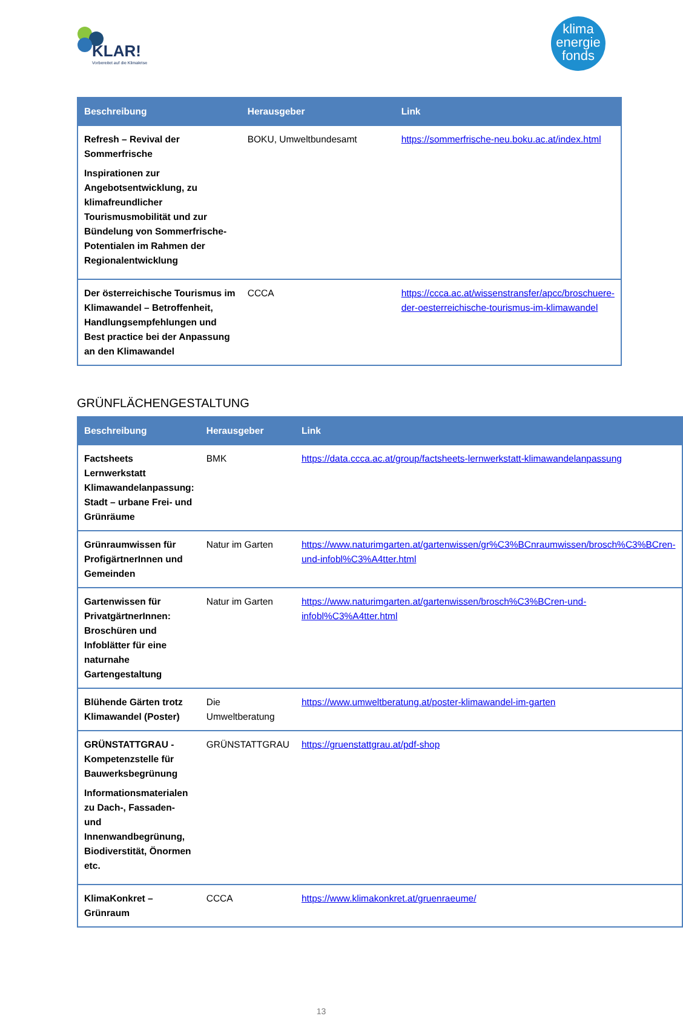KLAR!
Vorbereitet auf die Klimakrise
klima
energie
fonds
| Beschreibung | Herausgeber | Link |
| --- | --- | --- |
| Refresh – Revival der Sommerfrische Inspirationen zur Angebotsentwicklung, zu klimafreundlicher Tourismusmobilität und zur Bündelung von Sommerfrische-Potentialen im Rahmen der Regionalentwicklung | BOKU, Umweltbundesamt | https://sommerfrische-neu.boku.ac.at/index.html |
| Der österreichische Tourismus im Klimawandel – Betroffenheit, Handlungsempfehlungen und Best practice bei der Anpassung an den Klimawandel | CCCA | https://ccca.ac.at/wissenstransfer/apcc/broschuere-der-oesterreichische-tourismus-im-klimawandel |
GRÜNFLÄCHENGESTALTUNG
| Beschreibung | Herausgeber | Link |
| --- | --- | --- |
| Factsheets Lernwerkstatt Klimawandelanpassung: Stadt – urbane Frei- und Grünräume | BMK | https://data.ccca.ac.at/group/factsheets-lernwerkstatt-klimawandelanpassung |
| Grünraumwissen für ProfigärtnerInnen und Gemeinden | Natur im Garten | https://www.naturimgarten.at/gartenwissen/gr%C3%BCnraumwissen/brosch%C3%BCren-und-infobl%C3%A4tter.html |
| Gartenwissen für PrivatgärtnerInnen: Broschüren und Infoblätter für eine naturnahe Gartengestaltung | Natur im Garten | https://www.naturimgarten.at/gartenwissen/brosch%C3%BCren-und-infobl%C3%A4tter.html |
| Blühende Gärten trotz Klimawandel (Poster) | Die Umweltberatung | https://www.umweltberatung.at/poster-klimawandel-im-garten |
| GRÜNSTATTGRAU - Kompetenzstelle für Bauwerksbegrünung Informationsmaterialen zu Dach-, Fassaden- und Innenwandbegrünung, Biodiverstität, Önormen etc. | GRÜNSTATTGRAU | https://gruenstattgrau.at/pdf-shop |
| KlimaKonkret – Grünraum | CCCA | https://www.klimakonkret.at/gruenraeume/ |
13